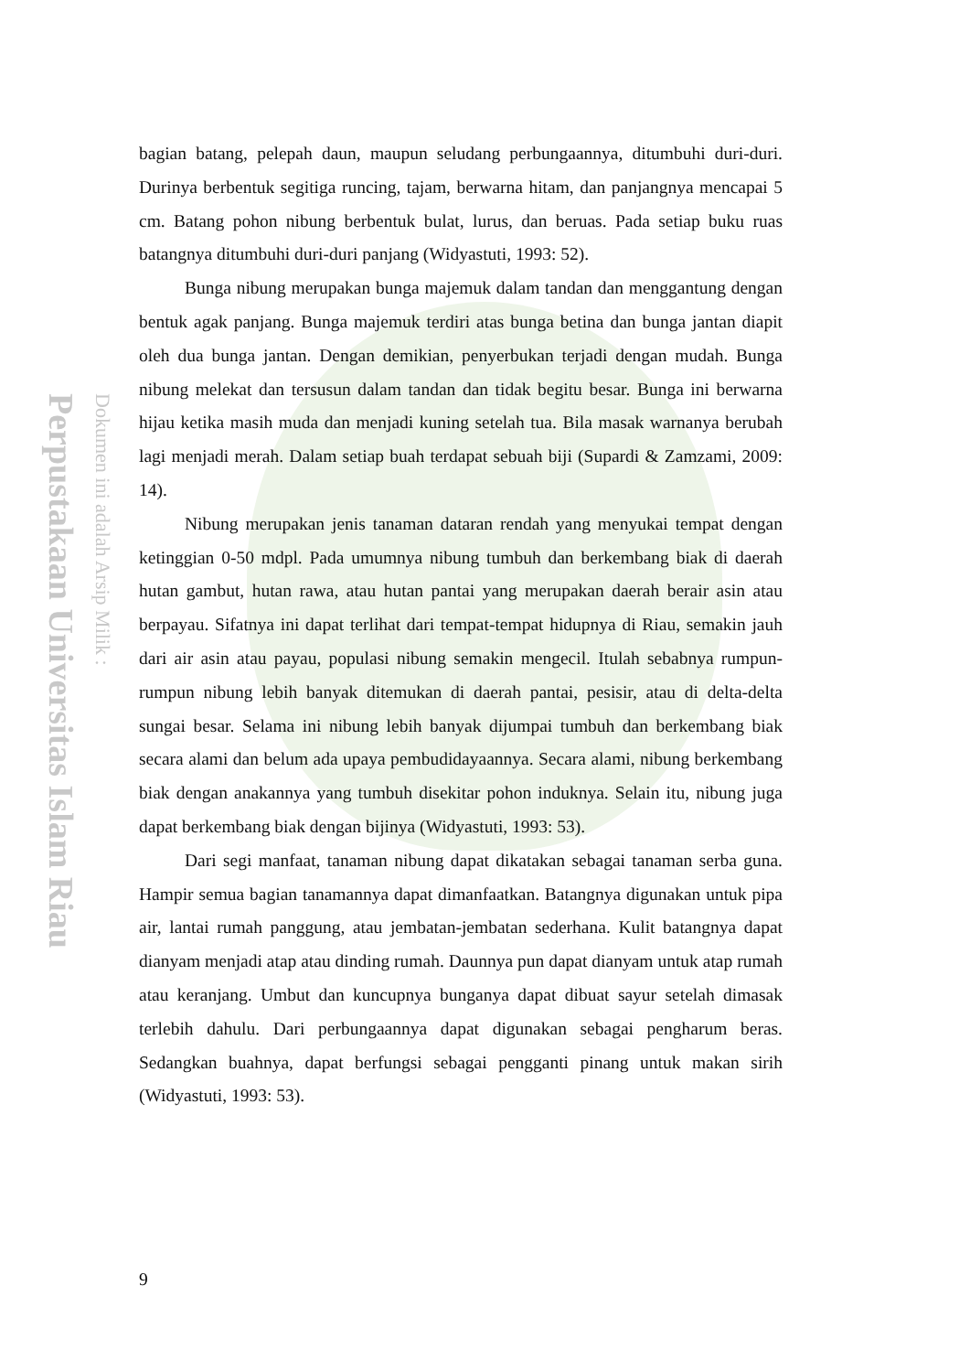Perpustakaan Universitas Islam Riau
Dokumen ini adalah Arsip Milik :
bagian batang, pelepah daun, maupun seludang perbungaannya, ditumbuhi duri-duri. Durinya berbentuk segitiga runcing, tajam, berwarna hitam, dan panjangnya mencapai 5 cm. Batang pohon nibung berbentuk bulat, lurus, dan beruas. Pada setiap buku ruas batangnya ditumbuhi duri-duri panjang (Widyastuti, 1993: 52).
Bunga nibung merupakan bunga majemuk dalam tandan dan menggantung dengan bentuk agak panjang. Bunga majemuk terdiri atas bunga betina dan bunga jantan diapit oleh dua bunga jantan. Dengan demikian, penyerbukan terjadi dengan mudah. Bunga nibung melekat dan tersusun dalam tandan dan tidak begitu besar. Bunga ini berwarna hijau ketika masih muda dan menjadi kuning setelah tua. Bila masak warnanya berubah lagi menjadi merah. Dalam setiap buah terdapat sebuah biji (Supardi & Zamzami, 2009: 14).
Nibung merupakan jenis tanaman dataran rendah yang menyukai tempat dengan ketinggian 0-50 mdpl. Pada umumnya nibung tumbuh dan berkembang biak di daerah hutan gambut, hutan rawa, atau hutan pantai yang merupakan daerah berair asin atau berpayau. Sifatnya ini dapat terlihat dari tempat-tempat hidupnya di Riau, semakin jauh dari air asin atau payau, populasi nibung semakin mengecil. Itulah sebabnya rumpun-rumpun nibung lebih banyak ditemukan di daerah pantai, pesisir, atau di delta-delta sungai besar. Selama ini nibung lebih banyak dijumpai tumbuh dan berkembang biak secara alami dan belum ada upaya pembudidayaannya. Secara alami, nibung berkembang biak dengan anakannya yang tumbuh disekitar pohon induknya. Selain itu, nibung juga dapat berkembang biak dengan bijinya (Widyastuti, 1993: 53).
Dari segi manfaat, tanaman nibung dapat dikatakan sebagai tanaman serba guna. Hampir semua bagian tanamannya dapat dimanfaatkan. Batangnya digunakan untuk pipa air, lantai rumah panggung, atau jembatan-jembatan sederhana. Kulit batangnya dapat dianyam menjadi atap atau dinding rumah. Daunnya pun dapat dianyam untuk atap rumah atau keranjang. Umbut dan kuncupnya bunganya dapat dibuat sayur setelah dimasak terlebih dahulu. Dari perbungaannya dapat digunakan sebagai pengharum beras. Sedangkan buahnya, dapat berfungsi sebagai pengganti pinang untuk makan sirih (Widyastuti, 1993: 53).
9